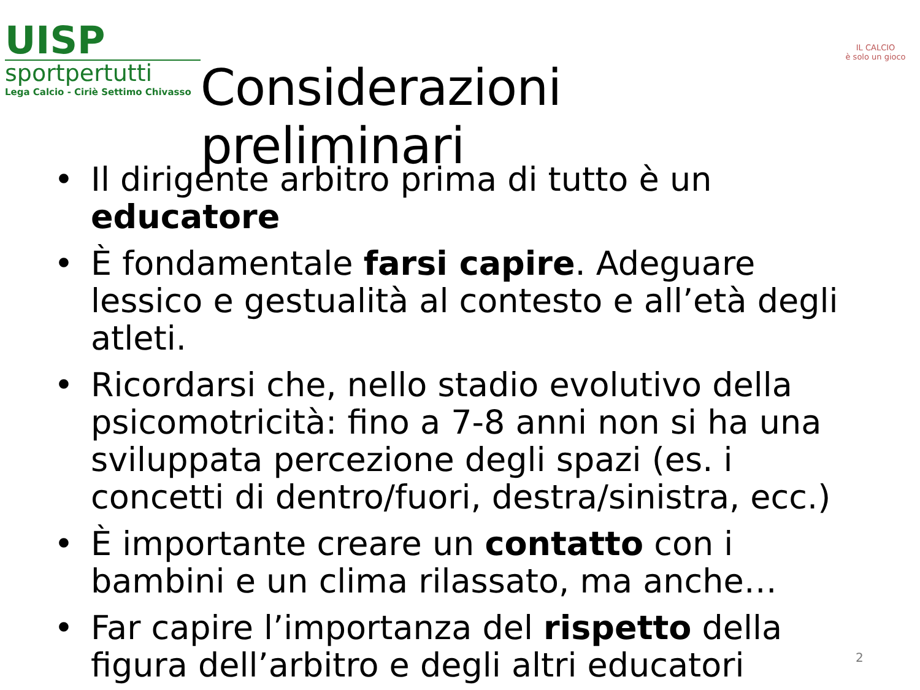UISP
sportpertutti
Lega Calcio - Ciriè Settimo Chivasso
Considerazioni preliminari
IL CALCIO
è solo un gioco
• Il dirigente arbitro prima di tutto è un educatore
• È fondamentale farsi capire. Adeguare lessico e gestualità al contesto e all’età degli atleti.
• Ricordarsi che, nello stadio evolutivo della psicomotricità: fino a 7-8 anni non si ha una sviluppata percezione degli spazi (es. i concetti di dentro/fuori, destra/sinistra, ecc.)
• È importante creare un contatto con i bambini e un clima rilassato, ma anche…
• Far capire l’importanza del rispetto della figura dell’arbitro e degli altri educatori
2